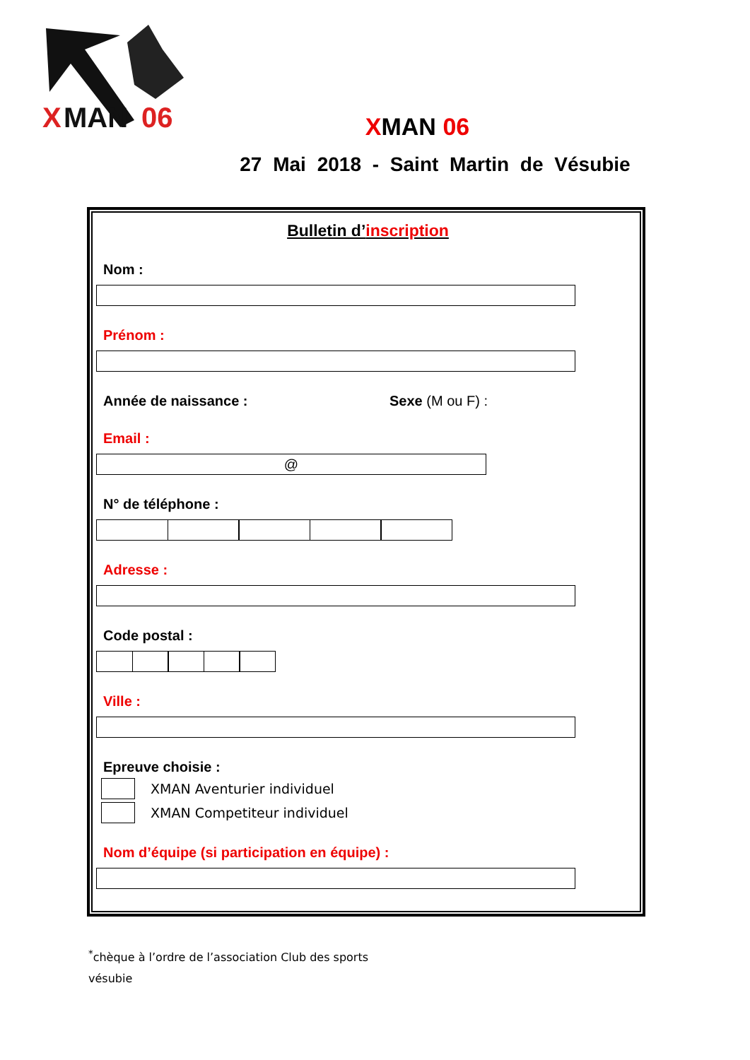X
MAN
06
XMAN 06
27 Mai 2018 - Saint Martin de Vésubie
Bulletin d’inscription
Nom :
Prénom :
Année de naissance : Sexe (M ou F) :
Email :
@
N° de téléphone :
Adresse :
Code postal :
Ville :
Epreuve choisie :
XMAN Aventurier individuel
XMAN Competiteur individuel
Nom d’équipe (si participation en équipe) :
<sup>*</sup> chèque à l’ordre de l’association Club des sports
vésubie